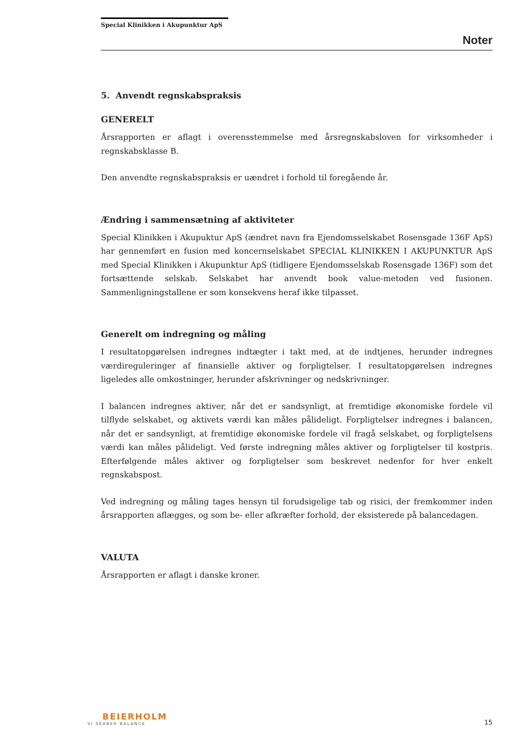Special Klinikken i Akupunktur ApS
Noter
5. Anvendt regnskabspraksis
GENERELT
Årsrapporten er aflagt i overensstemmelse med årsregnskabsloven for virksomheder i regnskabsklasse B.
Den anvendte regnskabspraksis er uændret i forhold til foregående år.
Ændring i sammensætning af aktiviteter
Special Klinikken i Akupuktur ApS (ændret navn fra Ejendomsselskabet Rosensgade 136F ApS) har gennemført en fusion med koncernselskabet SPECIAL KLINIKKEN I AKUPUNKTUR ApS med Special Klinikken i Akupunktur ApS (tidligere Ejendomsselskab Rosensgade 136F) som det fortsættende selskab. Selskabet har anvendt book value-metoden ved fusionen. Sammenligningstallene er som konsekvens heraf ikke tilpasset.
Generelt om indregning og måling
I resultatopgørelsen indregnes indtægter i takt med, at de indtjenes, herunder indregnes værdireguleringer af finansielle aktiver og forpligtelser. I resultatopgørelsen indregnes ligeledes alle omkostninger, herunder afskrivninger og nedskrivninger.
I balancen indregnes aktiver, når det er sandsynligt, at fremtidige økonomiske fordele vil tilflyde selskabet, og aktivets værdi kan måles pålideligt. Forpligtelser indregnes i balancen, når det er sandsynligt, at fremtidige økonomiske fordele vil fragå selskabet, og forpligtelsens værdi kan måles pålideligt. Ved første indregning måles aktiver og forpligtelser til kostpris. Efterfølgende måles aktiver og forpligtelser som beskrevet nedenfor for hver enkelt regnskabspost.
Ved indregning og måling tages hensyn til forudsigelige tab og risici, der fremkommer inden årsrapporten aflægges, og som be- eller afkræfter forhold, der eksisterede på balancedagen.
VALUTA
Årsrapporten er aflagt i danske kroner.
BEIERHOLM
VI SKABER BALANCE
15